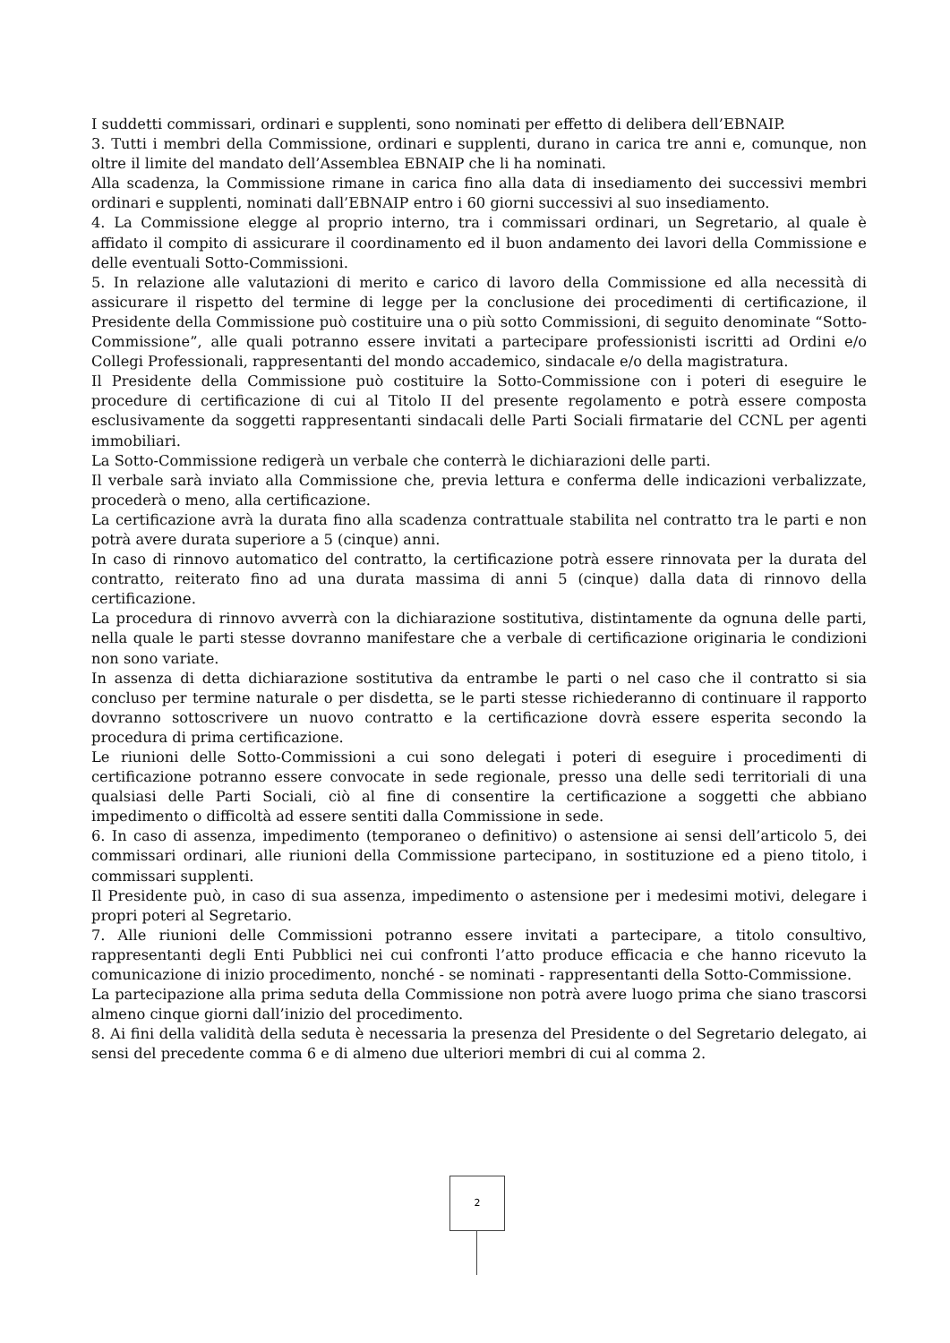I suddetti commissari, ordinari e supplenti, sono nominati per effetto di delibera dell’EBNAIP.
3. Tutti i membri della Commissione, ordinari e supplenti, durano in carica tre anni e, comunque, non oltre il limite del mandato dell’Assemblea EBNAIP che li ha nominati.
Alla scadenza, la Commissione rimane in carica fino alla data di insediamento dei successivi membri ordinari e supplenti, nominati dall’EBNAIP entro i 60 giorni successivi al suo insediamento.
4. La Commissione elegge al proprio interno, tra i commissari ordinari, un Segretario, al quale è affidato il compito di assicurare il coordinamento ed il buon andamento dei lavori della Commissione e delle eventuali Sotto-Commissioni.
5. In relazione alle valutazioni di merito e carico di lavoro della Commissione ed alla necessità di assicurare il rispetto del termine di legge per la conclusione dei procedimenti di certificazione, il Presidente della Commissione può costituire una o più sotto Commissioni, di seguito denominate “Sotto-Commissione”, alle quali potranno essere invitati a partecipare professionisti iscritti ad Ordini e/o Collegi Professionali, rappresentanti del mondo accademico, sindacale e/o della magistratura.
Il Presidente della Commissione può costituire la Sotto-Commissione con i poteri di eseguire le procedure di certificazione di cui al Titolo II del presente regolamento e potrà essere composta esclusivamente da soggetti rappresentanti sindacali delle Parti Sociali firmatarie del CCNL per agenti immobiliari.
La Sotto-Commissione redigerà un verbale che conterrà le dichiarazioni delle parti.
Il verbale sarà inviato alla Commissione che, previa lettura e conferma delle indicazioni verbalizzate, procederà o meno, alla certificazione.
La certificazione avrà la durata fino alla scadenza contrattuale stabilita nel contratto tra le parti e non potrà avere durata superiore a 5 (cinque) anni.
In caso di rinnovo automatico del contratto, la certificazione potrà essere rinnovata per la durata del contratto, reiterato fino ad una durata massima di anni 5 (cinque) dalla data di rinnovo della certificazione.
La procedura di rinnovo avverrà con la dichiarazione sostitutiva, distintamente da ognuna delle parti, nella quale le parti stesse dovranno manifestare che a verbale di certificazione originaria le condizioni non sono variate.
In assenza di detta dichiarazione sostitutiva da entrambe le parti o nel caso che il contratto si sia concluso per termine naturale o per disdetta, se le parti stesse richiederanno di continuare il rapporto dovranno sottoscrivere un nuovo contratto e la certificazione dovrà essere esperita secondo la procedura di prima certificazione.
Le riunioni delle Sotto-Commissioni a cui sono delegati i poteri di eseguire i procedimenti di certificazione potranno essere convocate in sede regionale, presso una delle sedi territoriali di una qualsiasi delle Parti Sociali, ciò al fine di consentire la certificazione a soggetti che abbiano impedimento o difficoltà ad essere sentiti dalla Commissione in sede.
6. In caso di assenza, impedimento (temporaneo o definitivo) o astensione ai sensi dell’articolo 5, dei commissari ordinari, alle riunioni della Commissione partecipano, in sostituzione ed a pieno titolo, i commissari supplenti.
Il Presidente può, in caso di sua assenza, impedimento o astensione per i medesimi motivi, delegare i propri poteri al Segretario.
7. Alle riunioni delle Commissioni potranno essere invitati a partecipare, a titolo consultivo, rappresentanti degli Enti Pubblici nei cui confronti l’atto produce efficacia e che hanno ricevuto la comunicazione di inizio procedimento, nonché - se nominati - rappresentanti della Sotto-Commissione.
La partecipazione alla prima seduta della Commissione non potrà avere luogo prima che siano trascorsi almeno cinque giorni dall’inizio del procedimento.
8. Ai fini della validità della seduta è necessaria la presenza del Presidente o del Segretario delegato, ai sensi del precedente comma 6 e di almeno due ulteriori membri di cui al comma 2.
2